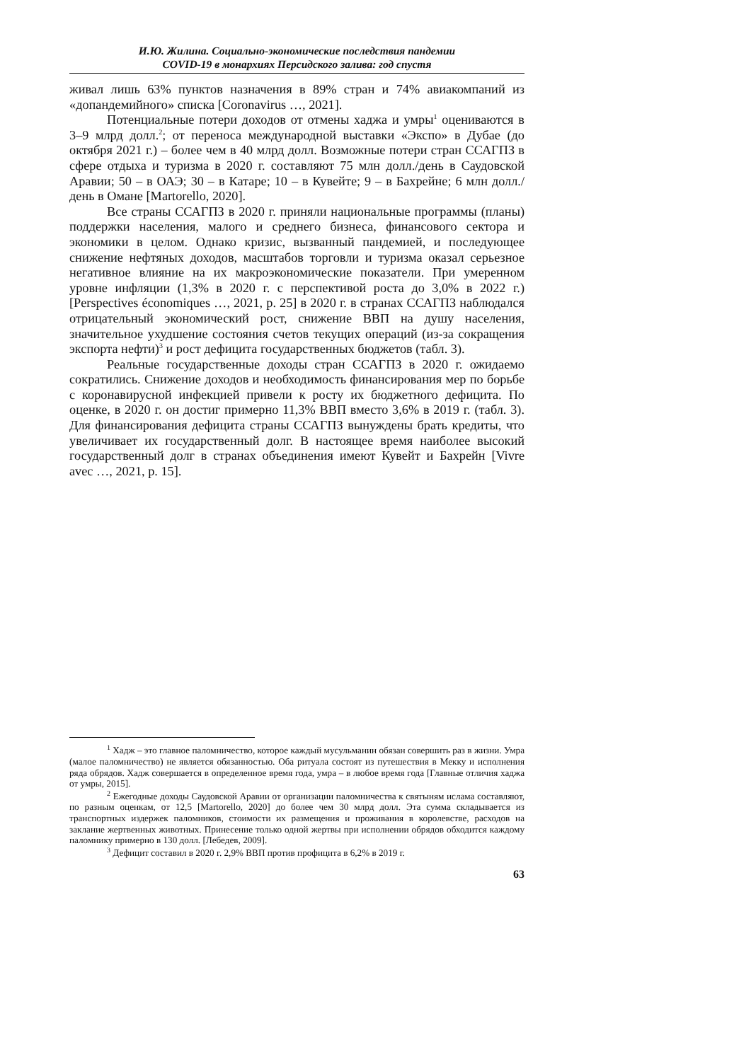И.Ю. Жилина. Социально-экономические последствия пандемии
COVID-19 в монархиях Персидского залива: год спустя
живал лишь 63% пунктов назначения в 89% стран и 74% авиакомпаний из «допандемийного» списка [Coronavirus …, 2021].
Потенциальные потери доходов от отмены хаджа и умры<sup>1</sup> оцениваются в 3–9 млрд долл.<sup>2</sup>; от переноса международной выставки «Экспо» в Дубае (до октября 2021 г.) – более чем в 40 млрд долл. Возможные потери стран ССАГПЗ в сфере отдыха и туризма в 2020 г. составляют 75 млн долл./день в Саудовской Аравии; 50 – в ОАЭ; 30 – в Катаре; 10 – в Кувейте; 9 – в Бахрейне; 6 млн долл./день в Омане [Martorello, 2020].
Все страны ССАГПЗ в 2020 г. приняли национальные программы (планы) поддержки населения, малого и среднего бизнеса, финансового сектора и экономики в целом. Однако кризис, вызванный пандемией, и последующее снижение нефтяных доходов, масштабов торговли и туризма оказал серьезное негативное влияние на их макроэкономические показатели. При умеренном уровне инфляции (1,3% в 2020 г. с перспективой роста до 3,0% в 2022 г.) [Perspectives économiques …, 2021, p. 25] в 2020 г. в странах ССАГПЗ наблюдался отрицательный экономический рост, снижение ВВП на душу населения, значительное ухудшение состояния счетов текущих операций (из-за сокращения экспорта нефти)<sup>3</sup> и рост дефицита государственных бюджетов (табл. 3).
Реальные государственные доходы стран ССАГПЗ в 2020 г. ожидаемо сократились. Снижение доходов и необходимость финансирования мер по борьбе с коронавирусной инфекцией привели к росту их бюджетного дефицита. По оценке, в 2020 г. он достиг примерно 11,3% ВВП вместо 3,6% в 2019 г. (табл. 3). Для финансирования дефицита страны ССАГПЗ вынуждены брать кредиты, что увеличивает их государственный долг. В настоящее время наиболее высокий государственный долг в странах объединения имеют Кувейт и Бахрейн [Vivre avec …, 2021, p. 15].
<sup>1</sup> Хадж – это главное паломничество, которое каждый мусульманин обязан совершить раз в жизни. Умра (малое паломничество) не является обязанностью. Оба ритуала состоят из путешествия в Мекку и исполнения ряда обрядов. Хадж совершается в определенное время года, умра – в любое время года [Главные отличия хаджа от умры, 2015].
<sup>2</sup> Ежегодные доходы Саудовской Аравии от организации паломничества к святыням ислама составляют, по разным оценкам, от 12,5 [Martorello, 2020] до более чем 30 млрд долл. Эта сумма складывается из транспортных издержек паломников, стоимости их размещения и проживания в королевстве, расходов на заклание жертвенных животных. Принесение только одной жертвы при исполнении обрядов обходится каждому паломнику примерно в 130 долл. [Лебедев, 2009].
<sup>3</sup> Дефицит составил в 2020 г. 2,9% ВВП против профицита в 6,2% в 2019 г.
63